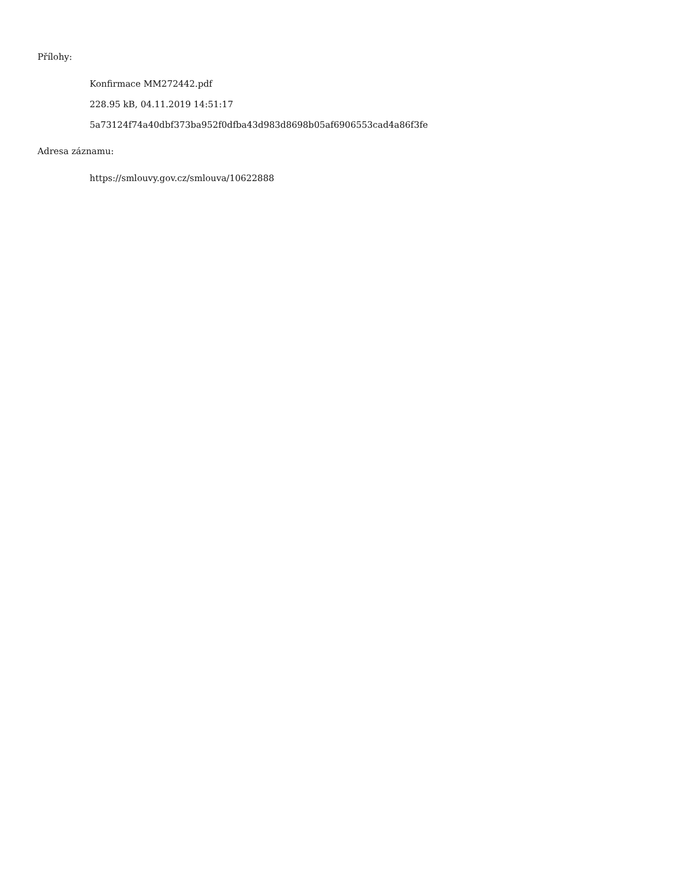Přílohy:
Konfirmace MM272442.pdf
228.95 kB, 04.11.2019 14:51:17
5a73124f74a40dbf373ba952f0dfba43d983d8698b05af6906553cad4a86f3fe
Adresa záznamu:
https://smlouvy.gov.cz/smlouva/10622888